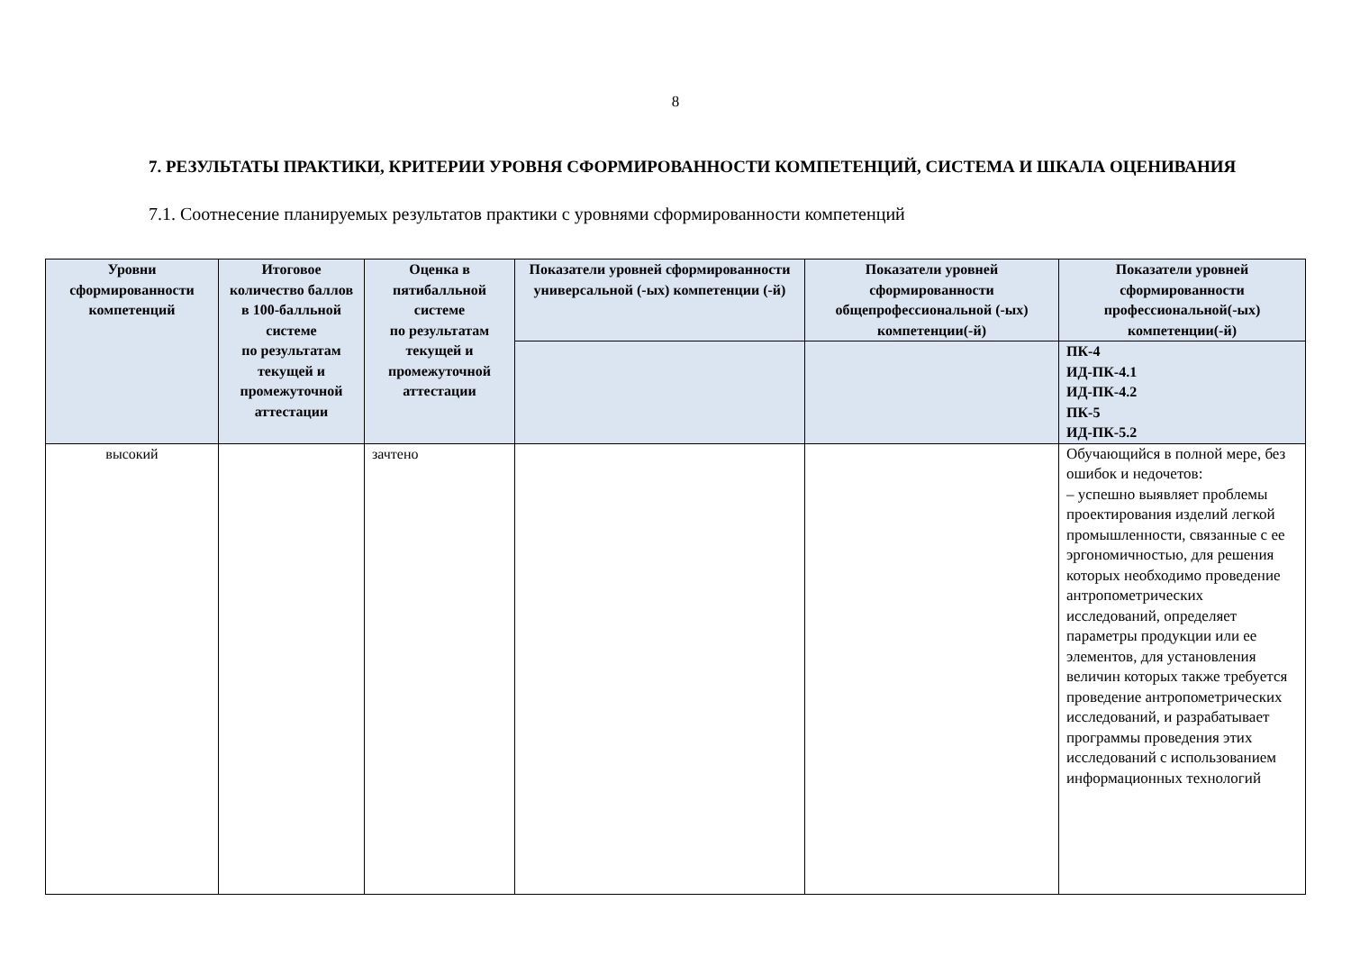8
7. РЕЗУЛЬТАТЫ ПРАКТИКИ, КРИТЕРИИ УРОВНЯ СФОРМИРОВАННОСТИ КОМПЕТЕНЦИЙ, СИСТЕМА И ШКАЛА ОЦЕНИВАНИЯ
7.1. Соотнесение планируемых результатов практики с уровнями сформированности компетенций
| Уровни сформированности компетенций | Итоговое количество баллов в 100-балльной системе по результатам текущей и промежуточной аттестации | Оценка в пятибалльной системе по результатам текущей и промежуточной аттестации | Показатели уровней сформированности универсальной (-ых) компетенции (-й) | Показатели уровней сформированности общепрофессиональной (-ых) компетенции(-й) | Показатели уровней сформированности профессиональной(-ых) компетенции(-й) |
| --- | --- | --- | --- | --- | --- |
| | | | | | ПК-4 ИД-ПК-4.1 ИД-ПК-4.2 ПК-5 ИД-ПК-5.2 |
| высокий | | зачтено | | | Обучающийся в полной мере, без ошибок и недочетов: – успешно выявляет проблемы проектирования изделий легкой промышленности, связанные с ее эргономичностью, для решения которых необходимо проведение антропометрических исследований, определяет параметры продукции или ее элементов, для установления величин которых также требуется проведение антропометрических исследований, и разрабатывает программы проведения этих исследований с использованием информационных технологий |